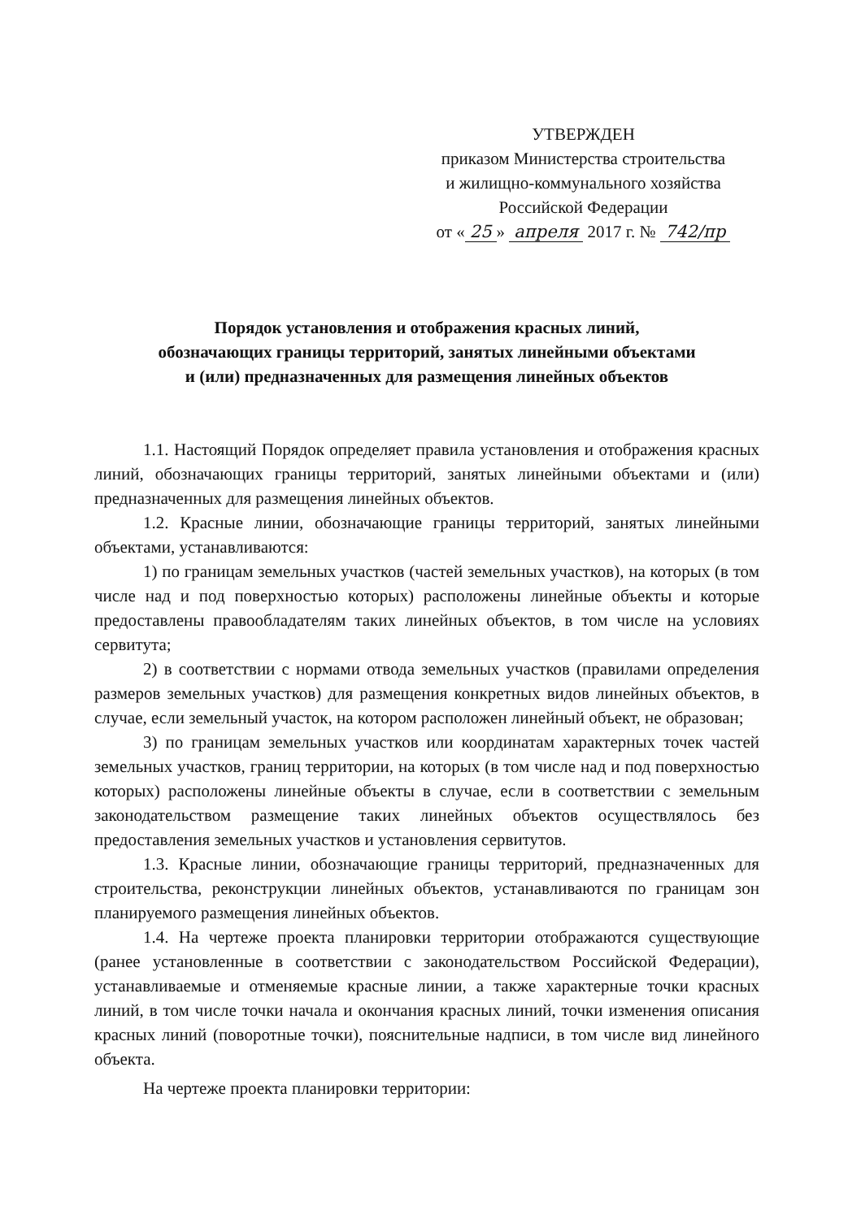УТВЕРЖДЕН
приказом Министерства строительства
и жилищно-коммунального хозяйства
Российской Федерации
от « 25 » апреля 2017 г. № 742/пр
Порядок установления и отображения красных линий,
обозначающих границы территорий, занятых линейными объектами
и (или) предназначенных для размещения линейных объектов
1.1. Настоящий Порядок определяет правила установления и отображения красных линий, обозначающих границы территорий, занятых линейными объектами и (или) предназначенных для размещения линейных объектов.
1.2. Красные линии, обозначающие границы территорий, занятых линейными объектами, устанавливаются:
1) по границам земельных участков (частей земельных участков), на которых (в том числе над и под поверхностью которых) расположены линейные объекты и которые предоставлены правообладателям таких линейных объектов, в том числе на условиях сервитута;
2) в соответствии с нормами отвода земельных участков (правилами определения размеров земельных участков) для размещения конкретных видов линейных объектов, в случае, если земельный участок, на котором расположен линейный объект, не образован;
3) по границам земельных участков или координатам характерных точек частей земельных участков, границ территории, на которых (в том числе над и под поверхностью которых) расположены линейные объекты в случае, если в соответствии с земельным законодательством размещение таких линейных объектов осуществлялось без предоставления земельных участков и установления сервитутов.
1.3. Красные линии, обозначающие границы территорий, предназначенных для строительства, реконструкции линейных объектов, устанавливаются по границам зон планируемого размещения линейных объектов.
1.4. На чертеже проекта планировки территории отображаются существующие (ранее установленные в соответствии с законодательством Российской Федерации), устанавливаемые и отменяемые красные линии, а также характерные точки красных линий, в том числе точки начала и окончания красных линий, точки изменения описания красных линий (поворотные точки), пояснительные надписи, в том числе вид линейного объекта.
На чертеже проекта планировки территории: